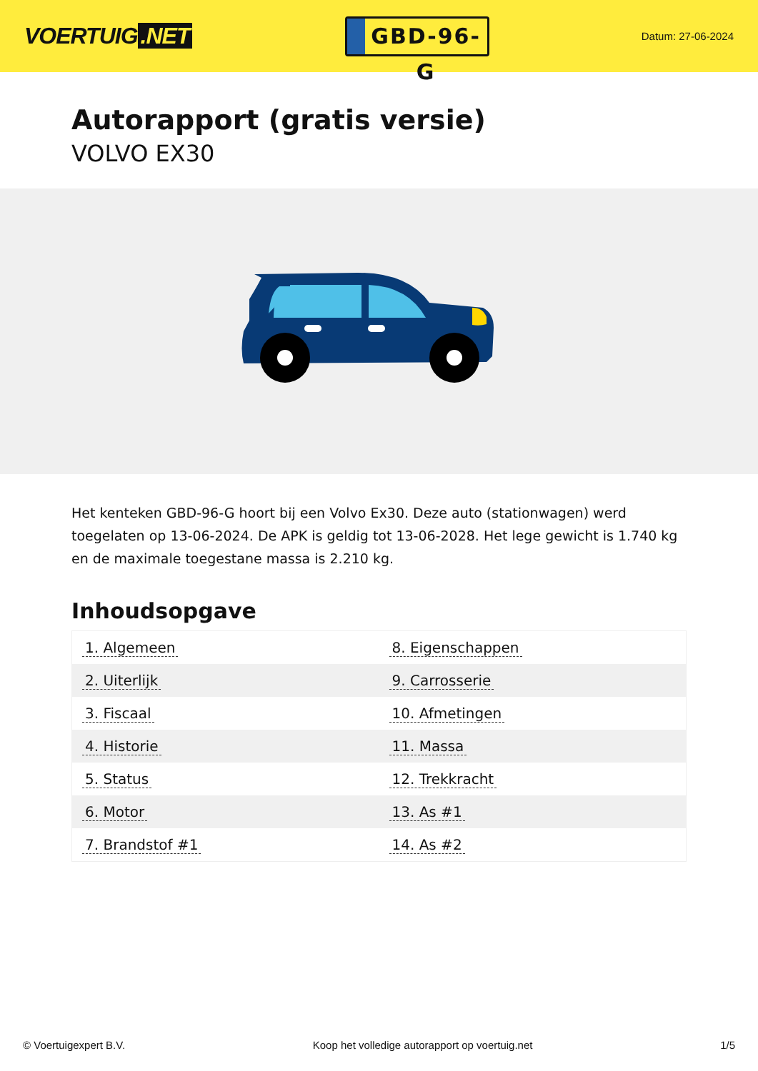VOERTUIG.NET
GBD-96-G
Datum: 27-06-2024
Autorapport (gratis versie)
VOLVO EX30
Het kenteken GBD-96-G hoort bij een Volvo Ex30. Deze auto (stationwagen) werd toegelaten op 13-06-2024. De APK is geldig tot 13-06-2028. Het lege gewicht is 1.740 kg en de maximale toegestane massa is 2.210 kg.
Inhoudsopgave
| 1. Algemeen | 8. Eigenschappen |
| 2. Uiterlijk | 9. Carrosserie |
| 3. Fiscaal | 10. Afmetingen |
| 4. Historie | 11. Massa |
| 5. Status | 12. Trekkracht |
| 6. Motor | 13. As #1 |
| 7. Brandstof #1 | 14. As #2 |
© Voertuigexpert B.V. Koop het volledige autorapport op voertuig.net 1/5